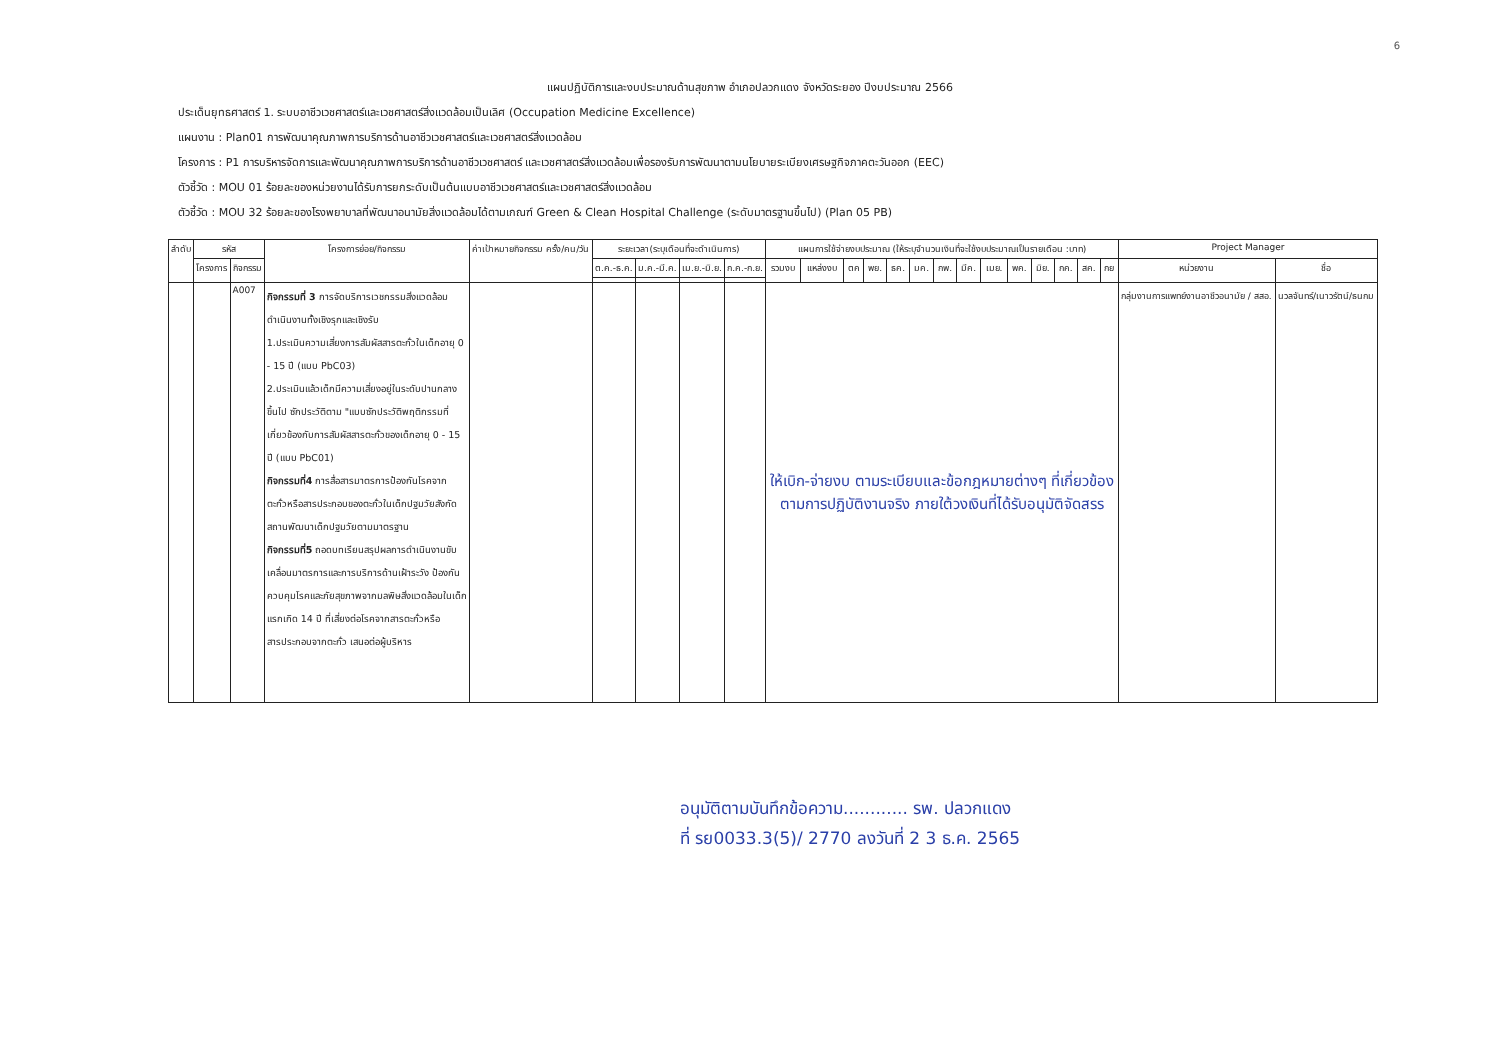6
แผนปฏิบัติการและงบประมาณด้านสุขภาพ อำเภอปลวกแดง จังหวัดระยอง ปีงบประมาณ 2566
ประเด็นยุทธศาสตร์ 1. ระบบอาชีวเวชศาสตร์และเวชศาสตร์สิ่งแวดล้อมเป็นเลิศ (Occupation Medicine Excellence)
แผนงาน : Plan01 การพัฒนาคุณภาพการบริการด้านอาชีวเวชศาสตร์และเวชศาสตร์สิ่งแวดล้อม
โครงการ : P1 การบริหารจัดการและพัฒนาคุณภาพการบริการด้านอาชีวเวชศาสตร์ และเวชศาสตร์สิ่งแวดล้อมเพื่อรองรับการพัฒนาตามนโยบายระเบียงเศรษฐกิจภาคตะวันออก (EEC)
ตัวชี้วัด : MOU 01 ร้อยละของหน่วยงานได้รับการยกระดับเป็นต้นแบบอาชีวเวชศาสตร์และเวชศาสตร์สิ่งแวดล้อม
ตัวชี้วัด : MOU 32 ร้อยละของโรงพยาบาลที่พัฒนาอนามัยสิ่งแวดล้อมได้ตามเกณฑ์ Green & Clean Hospital Challenge (ระดับมาตรฐานขึ้นไป) (Plan 05 PB)
| ลำดับ | รหัส | | โครงการย่อย/กิจกรรม | ค่าเป้าหมายกิจกรรม ครั้ง/คน/วัน | ระยะเวลา(ระบุเดือนที่จะดำเนินการ) | | | | แผนการใช้จ่ายงบประมาณ (ให้ระบุจำนวนเงินที่จะใช้งบประมาณเป็นรายเดือน :บาท) | | | | | | | | | | | | | | Project Manager | |
| --- | --- | --- | --- | --- | --- | --- | --- | --- | --- | --- | --- | --- | --- | --- | --- | --- | --- | --- | --- | --- | --- | --- | --- | --- |
| | โครงการ | กิจกรรม | | | ต.ค.-ธ.ค. | ม.ค.-มี.ค. | เม.ย.-มิ.ย. | ก.ค.-ก.ย. | รวมงบ | แหล่งงบ | ตค | พย. | ธค. | มค. | กพ. | มีค. | เมย. | พค. | มิย. | กค. | สค. | กย | หน่วยงาน | ชื่อ |
| | | A007 | กิจกรรมที่ 3 การจัดบริการเวชกรรมสิ่งแวดล้อมดำเนินงานทั้งเชิงรุกและเชิงรับ 1.ประเมินความเสี่ยงการสัมผัสสารตะกั่วในเด็กอายุ 0 - 15 ปี (แบบ PbC03) 2.ประเมินแล้วเด็กมีความเสี่ยงอยู่ในระดับปานกลางขึ้นไป ซักประวัติตาม "แบบซักประวัติพฤติกรรมที่เกี่ยวข้องกับการสัมผัสสารตะกั่วของเด็กอายุ 0 - 15 ปี (แบบ PbC01) กิจกรรมที่4 การสื่อสารมาตรการป้องกันโรคจากตะกั่วหรือสารประกอบของตะกั่วในเด็กปฐมวัยสังกัดสถานพัฒนาเด็กปฐมวัยตามมาตรฐาน กิจกรรมที่5 ถอดบทเรียนสรุปผลการดำเนินงานขับเคลื่อนมาตรการและการบริการด้านเฝ้าระวัง ป้องกัน ควบคุมโรคและภัยสุขภาพจากมลพิษสิ่งแวดล้อมในเด็กแรกเกิด 14 ปี ที่เสี่ยงต่อโรคจากสารตะกั่วหรือสารประกอบจากตะกั่ว เสนอต่อผู้บริหาร | | | | | | ให้เบิก-จ่ายงบ ตามระเบียบและข้อกฎหมายต่างๆ ที่เกี่ยวข้อง ตามการปฏิบัติงานจริง ภายใต้วงเงินที่ได้รับอนุมัติจัดสรร | | | | | | | | | | | | | | กลุ่มงานการแพทย์งานอาชีวอนามัย / สสอ. | นวลจันทร์/เนาวรัตน์/ธนกม |
อนุมัติตามบันทึกข้อความ............ รพ. ปลวกแดง
ที่ รย0033.3(5)/ 2770 ลงวันที่ 2 3 ธ.ค. 2565